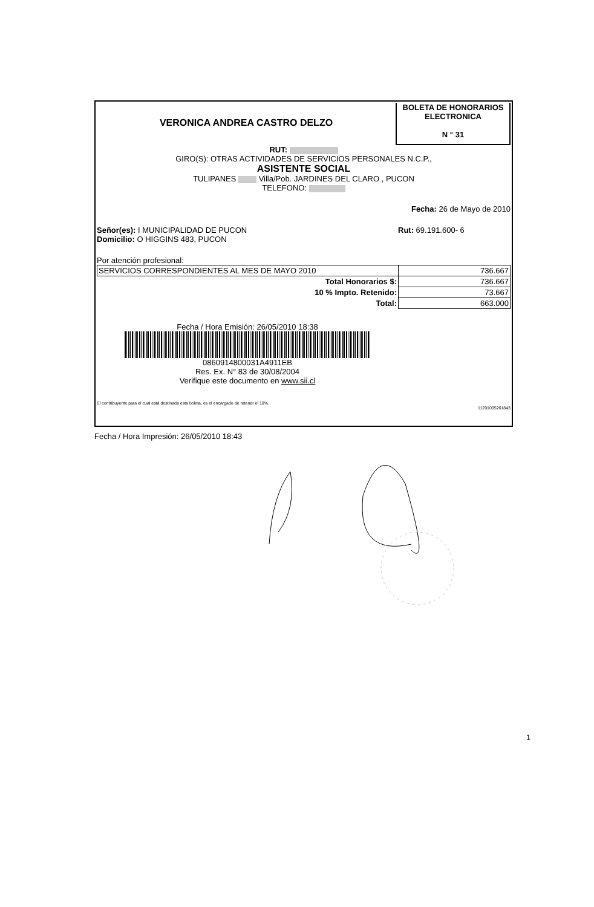VERONICA ANDREA CASTRO DELZO
BOLETA DE HONORARIOS
ELECTRONICA
N ° 31
RUT:
GIRO(S): OTRAS ACTIVIDADES DE SERVICIOS PERSONALES N.C.P.,
ASISTENTE SOCIAL
TULIPANES Villa/Pob. JARDINES DEL CLARO , PUCON
TELEFONO:
Fecha: 26 de Mayo de 2010
Señor(es): I MUNICIPALIDAD DE PUCON
Domicilio: O HIGGINS 483, PUCON
Rut: 69.191.600- 6
Por atención profesional:
| SERVICIOS CORRESPONDIENTES AL MES DE MAYO 2010 | 736.667 |
| Total Honorarios $: | 736.667 |
| 10 % Impto. Retenido: | 73.667 |
| Total: | 663.000 |
Fecha / Hora Emisión: 26/05/2010 18:38
0860914800031A4911EB
Res. Ex. N° 83 de 30/08/2004
Verifique este documento en www.sii.cl
El contribuyente para el cual está destinada esta boleta, es el encargado de retener el 10%.
11201005261843
Fecha / Hora Impresión: 26/05/2010 18:43
1